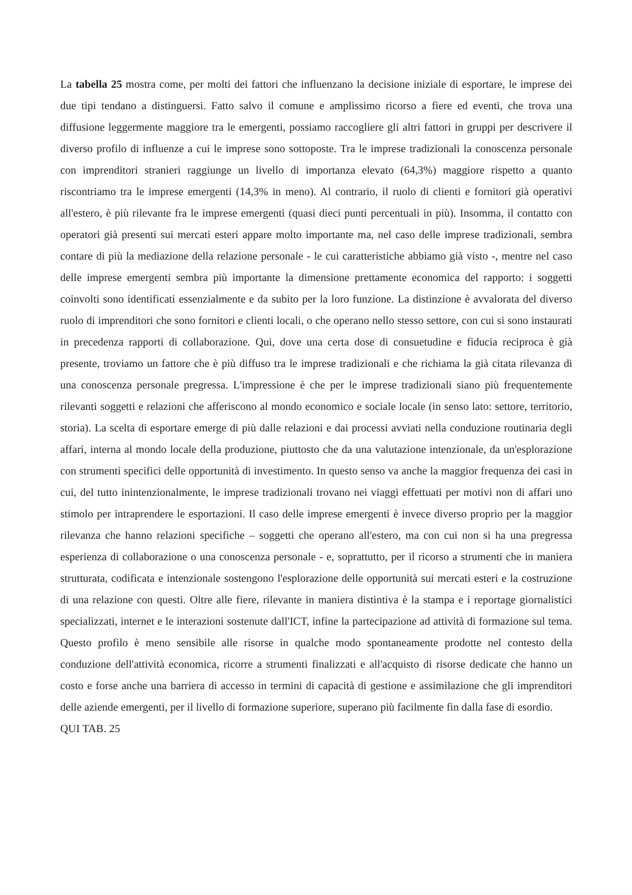La tabella 25 mostra come, per molti dei fattori che influenzano la decisione iniziale di esportare, le imprese dei due tipi tendano a distinguersi. Fatto salvo il comune e amplissimo ricorso a fiere ed eventi, che trova una diffusione leggermente maggiore tra le emergenti, possiamo raccogliere gli altri fattori in gruppi per descrivere il diverso profilo di influenze a cui le imprese sono sottoposte. Tra le imprese tradizionali la conoscenza personale con imprenditori stranieri raggiunge un livello di importanza elevato (64,3%) maggiore rispetto a quanto riscontriamo tra le imprese emergenti (14,3% in meno). Al contrario, il ruolo di clienti e fornitori già operativi all'estero, è più rilevante fra le imprese emergenti (quasi dieci punti percentuali in più). Insomma, il contatto con operatori già presenti sui mercati esteri appare molto importante ma, nel caso delle imprese tradizionali, sembra contare di più la mediazione della relazione personale - le cui caratteristiche abbiamo già visto -, mentre nel caso delle imprese emergenti sembra più importante la dimensione prettamente economica del rapporto: i soggetti coinvolti sono identificati essenzialmente e da subito per la loro funzione. La distinzione è avvalorata del diverso ruolo di imprenditori che sono fornitori e clienti locali, o che operano nello stesso settore, con cui si sono instaurati in precedenza rapporti di collaborazione. Qui, dove una certa dose di consuetudine e fiducia reciproca è già presente, troviamo un fattore che è più diffuso tra le imprese tradizionali e che richiama la già citata rilevanza di una conoscenza personale pregressa. L'impressione è che per le imprese tradizionali siano più frequentemente rilevanti soggetti e relazioni che afferiscono al mondo economico e sociale locale (in senso lato: settore, territorio, storia). La scelta di esportare emerge di più dalle relazioni e dai processi avviati nella conduzione routinaria degli affari, interna al mondo locale della produzione, piuttosto che da una valutazione intenzionale, da un'esplorazione con strumenti specifici delle opportunità di investimento. In questo senso va anche la maggior frequenza dei casi in cui, del tutto inintenzionalmente, le imprese tradizionali trovano nei viaggi effettuati per motivi non di affari uno stimolo per intraprendere le esportazioni. Il caso delle imprese emergenti è invece diverso proprio per la maggior rilevanza che hanno relazioni specifiche – soggetti che operano all'estero, ma con cui non si ha una pregressa esperienza di collaborazione o una conoscenza personale - e, soprattutto, per il ricorso a strumenti che in maniera strutturata, codificata e intenzionale sostengono l'esplorazione delle opportunità sui mercati esteri e la costruzione di una relazione con questi. Oltre alle fiere, rilevante in maniera distintiva è la stampa e i reportage giornalistici specializzati, internet e le interazioni sostenute dall'ICT, infine la partecipazione ad attività di formazione sul tema. Questo profilo è meno sensibile alle risorse in qualche modo spontaneamente prodotte nel contesto della conduzione dell'attività economica, ricorre a strumenti finalizzati e all'acquisto di risorse dedicate che hanno un costo e forse anche una barriera di accesso in termini di capacità di gestione e assimilazione che gli imprenditori delle aziende emergenti, per il livello di formazione superiore, superano più facilmente fin dalla fase di esordio.
QUI TAB. 25